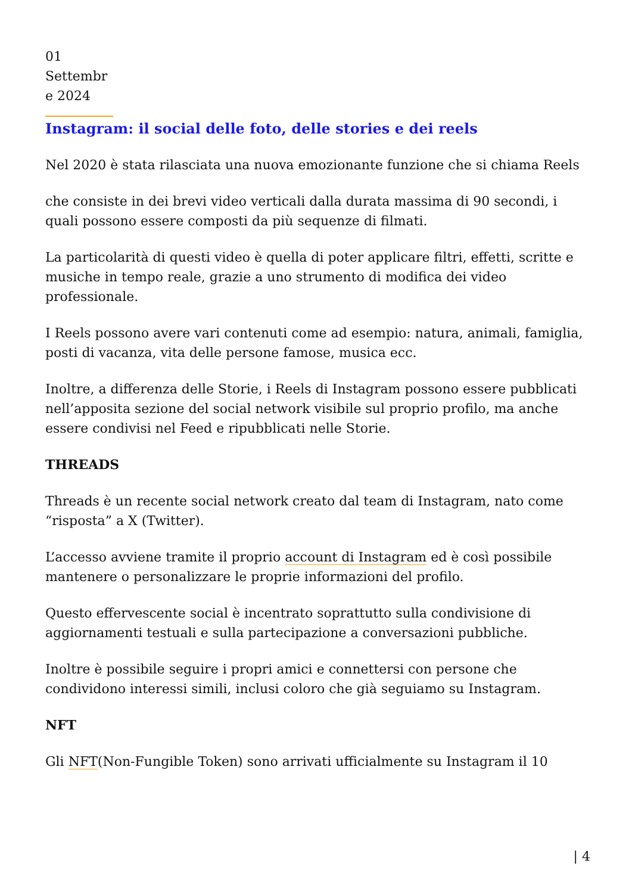01 Settembr e 2024
Instagram: il social delle foto, delle stories e dei reels
Nel 2020 è stata rilasciata una nuova emozionante funzione che si chiama Reels
che consiste in dei brevi video verticali dalla durata massima di 90 secondi, i quali possono essere composti da più sequenze di filmati.
La particolarità di questi video è quella di poter applicare filtri, effetti, scritte e musiche in tempo reale, grazie a uno strumento di modifica dei video professionale.
I Reels possono avere vari contenuti come ad esempio: natura, animali, famiglia, posti di vacanza, vita delle persone famose, musica ecc.
Inoltre, a differenza delle Storie, i Reels di Instagram possono essere pubblicati nell’apposita sezione del social network visibile sul proprio profilo, ma anche essere condivisi nel Feed e ripubblicati nelle Storie.
THREADS
Threads è un recente social network creato dal team di Instagram, nato come “risposta” a X (Twitter).
L’accesso avviene tramite il proprio account di Instagram ed è così possibile mantenere o personalizzare le proprie informazioni del profilo.
Questo effervescente social è incentrato soprattutto sulla condivisione di aggiornamenti testuali e sulla partecipazione a conversazioni pubbliche.
Inoltre è possibile seguire i propri amici e connettersi con persone che condividono interessi simili, inclusi coloro che già seguiamo su Instagram.
NFT
Gli NFT(Non-Fungible Token) sono arrivati ufficialmente su Instagram il 10
| 4